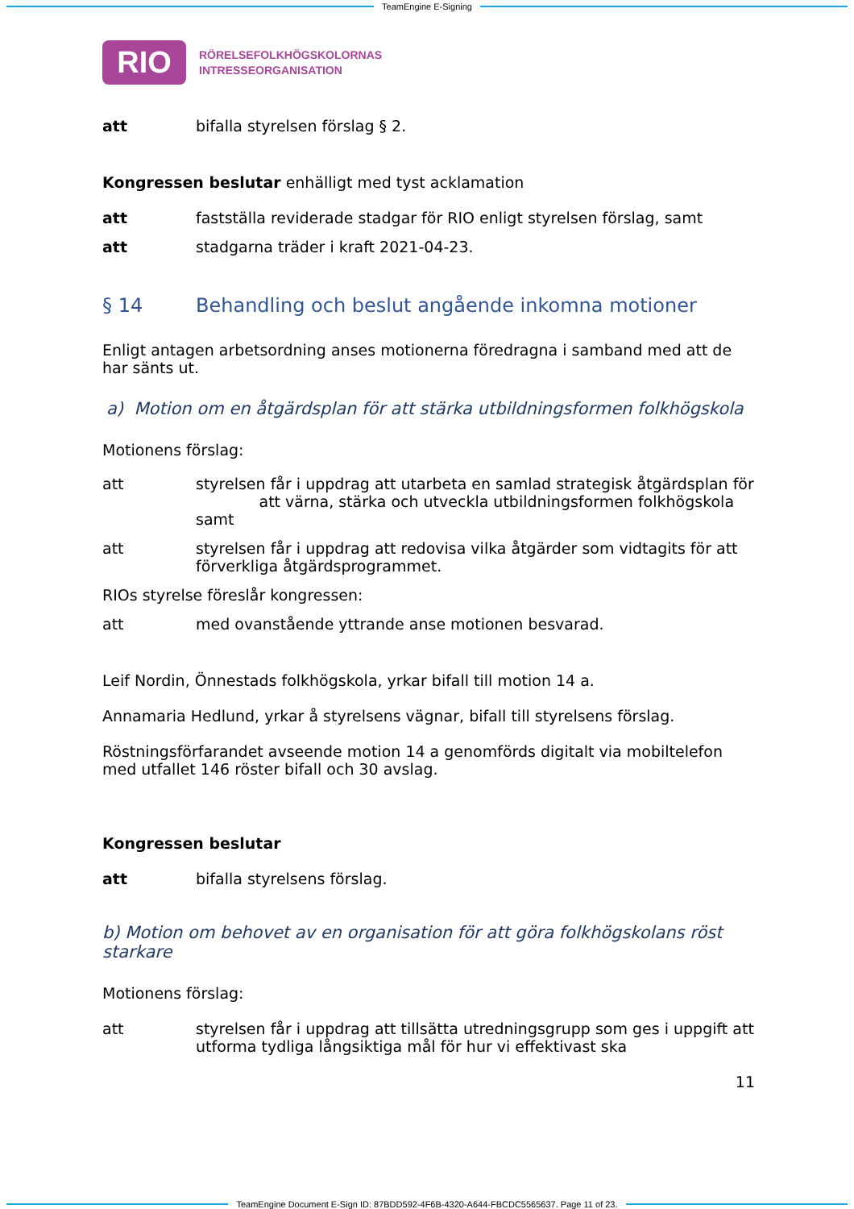TeamEngine E-Signing
RIO
RÖRELSEFOLKHÖGSKOLORNAS
INTRESSEORGANISATION
att bifalla styrelsen förslag § 2.
Kongressen beslutar enhälligt med tyst acklamation
att fastställa reviderade stadgar för RIO enligt styrelsen förslag, samt
att stadgarna träder i kraft 2021-04-23.
§ 14 Behandling och beslut angående inkomna motioner
Enligt antagen arbetsordning anses motionerna föredragna i samband med att de har sänts ut.
a) Motion om en åtgärdsplan för att stärka utbildningsformen folkhögskola
Motionens förslag:
att styrelsen får i uppdrag att utarbeta en samlad strategisk åtgärdsplan för att värna, stärka och utveckla utbildningsformen folkhögskola samt
att styrelsen får i uppdrag att redovisa vilka åtgärder som vidtagits för att förverkliga åtgärdsprogrammet.
RIOs styrelse föreslår kongressen:
att med ovanstående yttrande anse motionen besvarad.
Leif Nordin, Önnestads folkhögskola, yrkar bifall till motion 14 a.
Annamaria Hedlund, yrkar å styrelsens vägnar, bifall till styrelsens förslag.
Röstningsförfarandet avseende motion 14 a genomförds digitalt via mobiltelefon med utfallet 146 röster bifall och 30 avslag.
Kongressen beslutar
att bifalla styrelsens förslag.
b) Motion om behovet av en organisation för att göra folkhögskolans röst starkare
Motionens förslag:
att styrelsen får i uppdrag att tillsätta utredningsgrupp som ges i uppgift att utforma tydliga långsiktiga mål för hur vi effektivast ska
11
TeamEngine Document E-Sign ID: 87BDD592-4F6B-4320-A644-FBCDC5565637. Page 11 of 23.